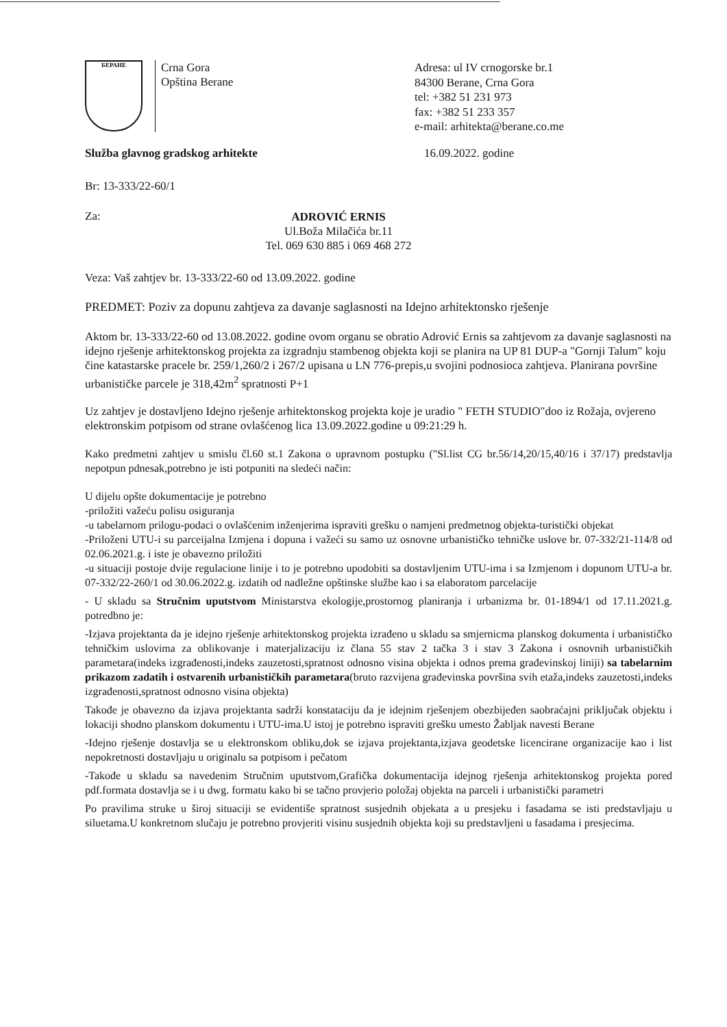БЕРАНЕ
Crna Gora
Opština Berane
Adresa: ul IV crnogorske br.1
84300 Berane, Crna Gora
tel: +382 51 231 973
fax: +382 51 233 357
e-mail: arhitekta@berane.co.me
Služba glavnog gradskog arhitekte 16.09.2022. godine
Br: 13-333/22-60/1
Za:
ADROVIĆ ERNIS
Ul.Boža Milačića br.11
Tel. 069 630 885 i 069 468 272
Veza: Vaš zahtjev br. 13-333/22-60 od 13.09.2022. godine
PREDMET: Poziv za dopunu zahtjeva za davanje saglasnosti na Idejno arhitektonsko rješenje
Aktom br. 13-333/22-60 od 13.08.2022. godine ovom organu se obratio Adrović Ernis sa zahtjevom za davanje saglasnosti na idejno rješenje arhitektonskog projekta za izgradnju stambenog objekta koji se planira na UP 81 DUP-a "Gornji Talum" koju čine katastarske pracele br. 259/1,260/2 i 267/2 upisana u LN 776-prepis,u svojini podnosioca zahtjeva. Planirana površine urbanističke parcele je 318,42m<sup>2</sup> spratnosti P+1
Uz zahtjev je dostavljeno Idejno rješenje arhitektonskog projekta koje je uradio " FETH STUDIO"doo iz Rožaja, ovjereno elektronskim potpisom od strane ovlašćenog lica 13.09.2022.godine u 09:21:29 h.
Kako predmetni zahtjev u smislu čl.60 st.1 Zakona o upravnom postupku ("Sl.list CG br.56/14,20/15,40/16 i 37/17) predstavlja nepotpun pdnesak,potrebno je isti potpuniti na sledeći način:
U dijelu opšte dokumentacije je potrebno
-priložiti važeću polisu osiguranja
-u tabelarnom prilogu-podaci o ovlašćenim inženjerima ispraviti grešku o namjeni predmetnog objekta-turistički objekat
-Priloženi UTU-i su parceijalna Izmjena i dopuna i važeći su samo uz osnovne urbanističko tehničke uslove br. 07-332/21-114/8 od 02.06.2021.g. i iste je obavezno priložiti
-u situaciji postoje dvije regulacione linije i to je potrebno upodobiti sa dostavljenim UTU-ima i sa Izmjenom i dopunom UTU-a br. 07-332/22-260/1 od 30.06.2022.g. izdatih od nadležne opštinske službe kao i sa elaboratom parcelacije
- U skladu sa Stručnim uputstvom Ministarstva ekologije,prostornog planiranja i urbanizma br. 01-1894/1 od 17.11.2021.g. potredbno je:
-Izjava projektanta da je idejno rješenje arhitektonskog projekta izrađeno u skladu sa smjernicma planskog dokumenta i urbanističko tehničkim uslovima za oblikovanje i materjalizaciju iz člana 55 stav 2 tačka 3 i stav 3 Zakona i osnovnih urbanističkih parametara(indeks izgrađenosti,indeks zauzetosti,spratnost odnosno visina objekta i odnos prema građevinskoj liniji) sa tabelarnim prikazom zadatih i ostvarenih urbanističkih parametara(bruto razvijena građevinska površina svih etaža,indeks zauzetosti,indeks izgrađenosti,spratnost odnosno visina objekta)
Takođe je obavezno da izjava projektanta sadrži konstataciju da je idejnim rješenjem obezbijeđen saobraćajni priključak objektu i lokaciji shodno planskom dokumentu i UTU-ima.U istoj je potrebno ispraviti grešku umesto Žabljak navesti Berane
-Idejno rješenje dostavlja se u elektronskom obliku,dok se izjava projektanta,izjava geodetske licencirane organizacije kao i list nepokretnosti dostavljaju u originalu sa potpisom i pečatom
-Takođe u skladu sa navedenim Stručnim uputstvom,Grafička dokumentacija idejnog rješenja arhitektonskog projekta pored pdf.formata dostavlja se i u dwg. formatu kako bi se tačno provjerio položaj objekta na parceli i urbanistički parametri
Po pravilima struke u široj situaciji se evidentiše spratnost susjednih objekata a u presjeku i fasadama se isti predstavljaju u siluetama.U konkretnom slučaju je potrebno provjeriti visinu susjednih objekta koji su predstavljeni u fasadama i presjecima.